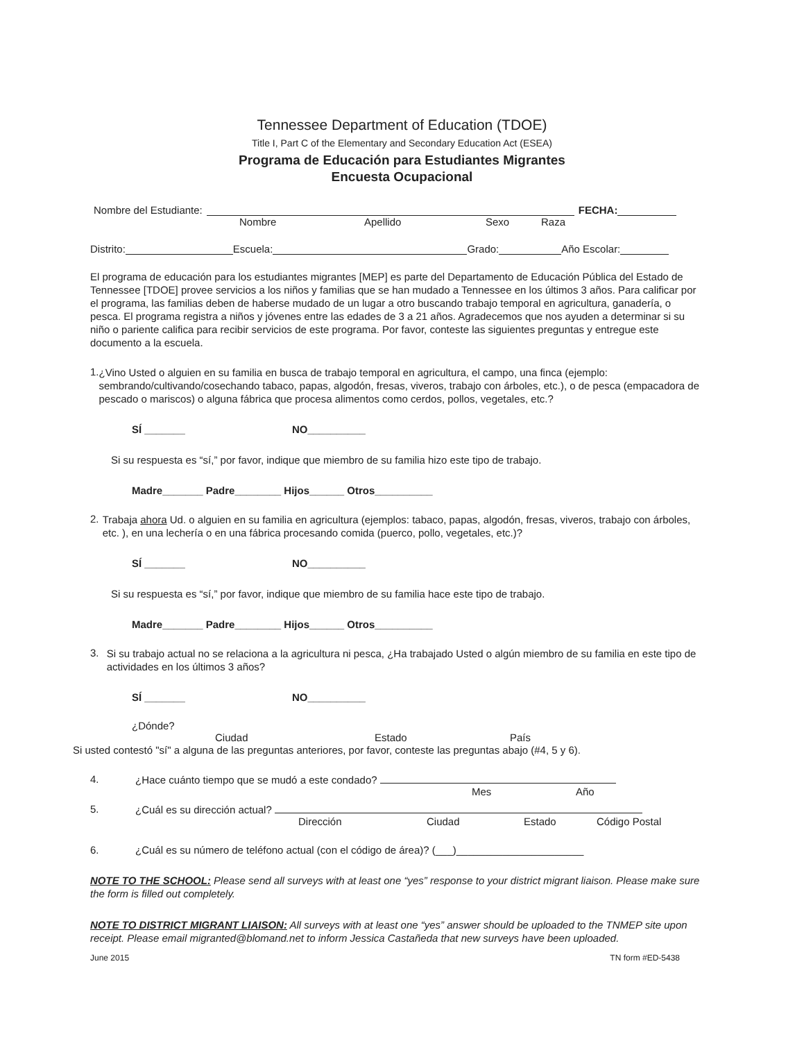Tennessee Department of Education (TDOE)
Title I, Part C of the Elementary and Secondary Education Act (ESEA)
Programa de Educación para Estudiantes Migrantes
Encuesta Ocupacional
Nombre del Estudiante: FECHA:
Nombre Apellido Sexo Raza
Distrito: Escuela: Grado: Año Escolar:
El programa de educación para los estudiantes migrantes [MEP] es parte del Departamento de Educación Pública del Estado de Tennessee [TDOE] provee servicios a los niños y familias que se han mudado a Tennessee en los últimos 3 años. Para calificar por el programa, las familias deben de haberse mudado de un lugar a otro buscando trabajo temporal en agricultura, ganadería, o pesca. El programa registra a niños y jóvenes entre las edades de 3 a 21 años. Agradecemos que nos ayuden a determinar si su niño o pariente califica para recibir servicios de este programa. Por favor, conteste las siguientes preguntas y entregue este documento a la escuela.
1.
¿Vino Usted o alguien en su familia en busca de trabajo temporal en agricultura, el campo, una finca (ejemplo: sembrando/cultivando/cosechando tabaco, papas, algodón, fresas, viveros, trabajo con árboles, etc.), o de pesca (empacadora de pescado o mariscos) o alguna fábrica que procesa alimentos como cerdos, pollos, vegetales, etc.?
SÍ _______ NO__________
Si su respuesta es “sí,” por favor, indique que miembro de su familia hizo este tipo de trabajo.
Madre_______ Padre________ Hijos______ Otros__________
2.
Trabaja ahora Ud. o alguien en su familia en agricultura (ejemplos: tabaco, papas, algodón, fresas, viveros, trabajo con árboles, etc. ), en una lechería o en una fábrica procesando comida (puerco, pollo, vegetales, etc.)?
SÍ _______ NO__________
Si su respuesta es “sí,” por favor, indique que miembro de su familia hace este tipo de trabajo.
Madre_______ Padre________ Hijos______ Otros__________
3.
Si su trabajo actual no se relaciona a la agricultura ni pesca, ¿Ha trabajado Usted o algún miembro de su familia en este tipo de actividades en los últimos 3 años?
SÍ _______ NO__________
¿Dónde?
Ciudad Estado País
Si usted contestó "sí" a alguna de las preguntas anteriores, por favor, conteste las preguntas abajo (#4, 5 y 6).
4. ¿Hace cuánto tiempo que se mudó a este condado?
Mes Año
5. ¿Cuál es su dirección actual?
Dirección Ciudad Estado Código Postal
6. ¿Cuál es su número de teléfono actual (con el código de área)? (___)______________________
NOTE TO THE SCHOOL: Please send all surveys with at least one “yes” response to your district migrant liaison. Please make sure the form is filled out completely.
NOTE TO DISTRICT MIGRANT LIAISON: All surveys with at least one “yes” answer should be uploaded to the TNMEP site upon receipt. Please email migranted@blomand.net to inform Jessica Castañeda that new surveys have been uploaded.
June 2015 TN form #ED-5438